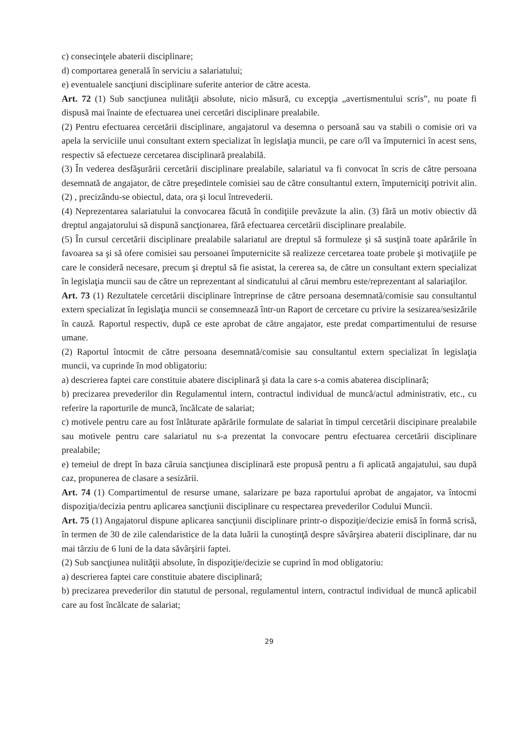c) consecinţele abaterii disciplinare;
d) comportarea generală în serviciu a salariatului;
e) eventualele sancţiuni disciplinare suferite anterior de către acesta.
Art. 72 (1) Sub sancţiunea nulităţii absolute, nicio măsură, cu excepţia „avertismentului scris”, nu poate fi dispusă mai înainte de efectuarea unei cercetări disciplinare prealabile.
(2) Pentru efectuarea cercetării disciplinare, angajatorul va desemna o persoană sau va stabili o comisie ori va apela la serviciile unui consultant extern specializat în legislaţia muncii, pe care o/îl va împuternici în acest sens, respectiv să efectueze cercetarea disciplinară prealabilă.
(3) În vederea desfăşurării cercetării disciplinare prealabile, salariatul va fi convocat în scris de către persoana desemnată de angajator, de către preşedintele comisiei sau de către consultantul extern, împuterniciţi potrivit alin. (2) , precizându-se obiectul, data, ora şi locul întrevederii.
(4) Neprezentarea salariatului la convocarea făcută în condiţiile prevăzute la alin. (3) fără un motiv obiectiv dă dreptul angajatorului să dispună sancţionarea, fără efectuarea cercetării disciplinare prealabile.
(5) În cursul cercetării disciplinare prealabile salariatul are dreptul să formuleze şi să susţină toate apărările în favoarea sa şi să ofere comisiei sau persoanei împuternicite să realizeze cercetarea toate probele şi motivaţiile pe care le consideră necesare, precum şi dreptul să fie asistat, la cererea sa, de către un consultant extern specializat în legislaţia muncii sau de către un reprezentant al sindicatului al cărui membru este/reprezentant al salariaţilor.
Art. 73 (1) Rezultatele cercetării disciplinare întreprinse de către persoana desemnată/comisie sau consultantul extern specializat în legislaţia muncii se consemnează într-un Raport de cercetare cu privire la sesizarea/sesizările în cauză. Raportul respectiv, după ce este aprobat de către angajator, este predat compartimentului de resurse umane.
(2) Raportul întocmit de către persoana desemnată/comisie sau consultantul extern specializat în legislaţia muncii, va cuprinde în mod obligatoriu:
a) descrierea faptei care constituie abatere disciplinară şi data la care s-a comis abaterea disciplinară;
b) precizarea prevederilor din Regulamentul intern, contractul individual de muncă/actul administrativ, etc., cu referire la raporturile de muncă, încălcate de salariat;
c) motivele pentru care au fost înlăturate apărările formulate de salariat în timpul cercetării discipinare prealabile sau motivele pentru care salariatul nu s-a prezentat la convocare pentru efectuarea cercetării disciplinare prealabile;
e) temeiul de drept în baza căruia sancţiunea disciplinară este propusă pentru a fi aplicată angajatului, sau după caz, propunerea de clasare a sesizării.
Art. 74 (1) Compartimentul de resurse umane, salarizare pe baza raportului aprobat de angajator, va întocmi dispoziţia/decizia pentru aplicarea sancţiunii disciplinare cu respectarea prevederilor Codului Muncii.
Art. 75 (1) Angajatorul dispune aplicarea sancţiunii disciplinare printr-o dispoziţie/decizie emisă în formă scrisă, în termen de 30 de zile calendaristice de la data luării la cunoştinţă despre săvârşirea abaterii disciplinare, dar nu mai târziu de 6 luni de la data săvârşirii faptei.
(2) Sub sancţiunea nulităţii absolute, în dispoziţie/decizie se cuprind în mod obligatoriu:
a) descrierea faptei care constituie abatere disciplinară;
b) precizarea prevederilor din statutul de personal, regulamentul intern, contractul individual de muncă aplicabil care au fost încălcate de salariat;
29